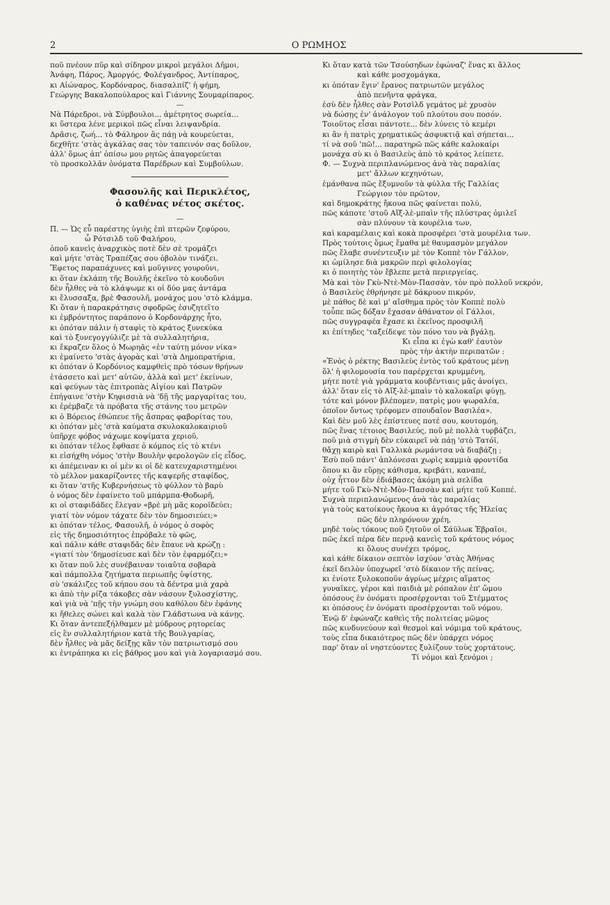2 Ο ΡΩΜΗΟΣ
ποῦ πνέουν πῦρ καὶ σίδηρον μικροὶ μεγάλοι Δῆμοι,
Ἀνάφη, Πάρος, Ἀμοργός, Φολέγανδρος, Ἀντίπαρος,
κι Αἰώναρος, Κορδόναρος, διασαλπίζ' ἡ φήμη,
Γεώργης Βακαλοπούλαρος καὶ Γιάννης Σουμαρίπαρος.
—
Νὰ Πάρεδροι, νὰ Σύμβουλοι... ἀμέτρητος σωρεία...
κι ὕστερα λένε μερικοὶ πῶς εἶναι λειψανδρία.
Δρᾶσις, ζωή... τὸ Φάληρον ἂς πάῃ νὰ κουρεύεται,
δεχθῆτε 'στὰς ἀγκάλας σας τὸν ταπεινόν σας δοῦλον,
ἀλλ' ὅμως ἀπ' ὀπίσω μου ρητῶς ἀπαγορεύεται
τὸ προσκολλᾶν ὀνόματα Παρέδρων καὶ Συμβούλων.
Φασουλῆς καὶ Περικλέτος,
ὁ καθένας νέτος σκέτος.
—
Π. — Ὡς εὖ παρέστης ὑγιὴς ἐπὶ πτερῶν ζεφύρου,
ὦ Ρότσιλδ τοῦ Φαλήρου,
ὁποῦ κανεὶς ἀναρχικὸς ποτὲ δὲν σὲ τρομάζει
καὶ μήτε 'στὰς Τραπέζας σου ὁβολὸν τινάζει.
Ἔφετος παραπάχυνες καὶ μοῦγινες γουροῦνι,
κι ὅταν ἐκλάπη τῆς Βουλῆς ἐκεῖνο τὸ κουδοῦνι
δὲν ἦλθες νὰ τὸ κλάψωμε κι οἱ δύο μας ἀντάμα
κι ἔλυσσαξα, βρὲ Φασουλῆ, μονάχος μου 'στὸ κλάμμα.
Κι ὅταν ἡ παρακράτησις σφοδρῶς ἐσυζητεῖτο
κι ἐμβρόντητος παράπονο ὁ Κορδονάρχης ἦτο,
κι ὁπόταν πάλιν ἡ σταφὶς τὸ κράτος ξυνεκύκα
καὶ τὸ ξυνεγογγύλιζε μὲ τὰ συλλαλητήρια,
κι ἔκραζεν ὅλος ὁ Μωρηᾶς «ἐν ταύτῃ μόνον νίκα»
κι ἐμαίνετο 'στὰς ἀγορὰς καὶ 'στὰ Δημοπρατήρια,
κι ὁπόταν ὁ Κορδόνιος καμφθεὶς πρὸ τόσων θρήνων
ἐτάσσετο καὶ μετ' αὐτῶν, ἀλλὰ καὶ μετ' ἐκείνων,
καὶ φεύγων τὰς ἐπιτροπὰς Αἰγίου καὶ Πατρῶν
ἐπήγαινε 'στὴν Κηφισσιὰ νὰ 'δῇ τῆς μαργαρίτας του,
κι ἐρέμβαζε τὰ πρόβατα τῆς στάνης του μετρῶν
κι ὁ Βόρειος ἐθώπευε τῆς ἄσπρας φαβορίτας του,
κι ὁπόταν μὲς 'στὰ καύματα σκυλοκαλοκαιριοῦ
ὑπῆρχε φόβος νάχωμε κοψίματα χεριοῦ,
κι ὁπόταν τέλος ἔφθασε ὁ κόμπος εἰς τὸ κτένι
κι εἰσήχθη νόμος 'στὴν Βουλὴν φερολογῶν εἰς εἶδος,
κι ἀπέμειναν κι οἱ μὲν κι οἱ δὲ κατευχαριστημένοι
τὸ μέλλον μακαρίζοντες τῆς καψερῆς σταφίδος,
κι ὅταν 'στῆς Κυβερνήσεως τὸ φύλλον τὸ βαρὺ
ὁ νόμος δὲν ἐφαίνετο τοῦ μπάρμπα-Θοδωρῆ,
κι οἱ σταφιδάδες ἔλεγαν «βρὲ μὴ μᾶς κοροϊδεύει;
γιατί τὸν νόμον τάχατε δὲν τὸν δημοσιεύει;»
κι ὁπόταν τέλος, Φασουλῆ, ὁ νόμος ὁ σοφὸς
εἰς τῆς δημοσιότητος ἐπρόβαλε τὸ φῶς,
καὶ πάλιν κάθε σταφιδᾶς δὲν ἔπαυε νὰ κρώζῃ :
«γιατί τὸν 'δημοσίευσε καὶ δὲν τὸν ἐφαρμόζει;»
κι ὅταν ποῦ λὲς συνέβαιναν τοιαῦτα σοβαρὰ
καὶ πάμπολλα ζητήματα περιωπῆς ὑψίστης,
σὺ 'σκάλιζες τοῦ κήπου σου τὰ δέντρα μιὰ χαρὰ
κι ἀπὸ τὴν ρίζα τάκοβες σὰν νάσουν ξυλοσχίστης,
καὶ γιὰ νὰ 'πῇς τὴν γνώμη σου καθόλου δὲν ἐφάνης
κι ἤθελες σώνει καὶ καλὰ τὸν Γλάδστωνα νὰ κάνῃς.
Κι ὅταν ἀντεπεξήλθαμεν μὲ μύδρους ρητορείας
εἰς ἓν συλλαλητήριον κατὰ τῆς Βουλγαρίας,
δὲν ἦλθες νὰ μᾶς δείξῃς κἂν τὸν πατριωτισμό σου
κι ἐντράπηκα κι εἰς βάθρος μου καὶ γιὰ λογαριασμό σου.
Κι ὅταν κατὰ τῶν Τσούσηδων ἐφώναζ' ἕνας κι ἄλλος
καὶ κάθε μοσχομάγκα,
κι ὁπόταν ἔγιν' ἔρανος πατριωτῶν μεγάλος
ἀπὸ πενῆντα φράγκα,
ἐσὺ δὲν ἦλθες σὰν Ροτσὶλδ γεμάτος μὲ χρυσὸν
νὰ δώσῃς ἐν' ἀνάλογον τοῦ πλούτου σου ποσόν.
Τοιοῦτος εἶσαι πάντοτε... δὲν λύνεις τὸ κεμέρι
κι ἂν ἡ πατρὶς χρηματικῶς ἀσφυκτιᾷ καὶ σήπεται...
τί νὰ σοῦ 'πῶ!... παρατηρῶ πῶς κάθε καλοκαίρι
μονάχα σὺ κι ὁ Βασιλεὺς ἀπὸ τὸ κράτος λείπετε.
Φ. — Συχνὰ περιπλανώμενος ἀνὰ τὰς παραλίας
μετ' ἄλλων κεχηνότων,
ἐμάνθανα πῶς ἔξυμνοῦν τὰ φύλλα τῆς Γαλλίας
Γεώργιον τὸν πρῶτον,
καὶ δημοκράτης ἤκουα πῶς φαίνεται πολύ,
πῶς κάποτε 'στοῦ Αἴξ-λὲ-μπαὶν τῆς πλύστρας ὁμιλεῖ
σὰν πλύνουν τὰ κουρέλια των,
καὶ καραμέλαις καὶ κοκὰ προσφέρει 'στὰ μουρέλια των.
Πρὸς τούτοις ὅμως ἔμαθα μὲ θαυμασμὸν μεγάλον
πῶς ἔλαβε συνέντευξιν μὲ τὸν Κοππὲ τὸν Γάλλον,
κι ὡμίλησε διὰ μακρῶν περὶ φιλολογίας
κι ὁ ποιητὴς τὸν ἔβλεπε μετὰ περιεργείας.
Μὰ καὶ τὸν Γκὺ-Ντὲ-Μὸν-Πασσὰν, τὸν πρὸ πολλοῦ νεκρόν,
ὁ Βασιλεὺς ἐθρήνησε μὲ δάκρυον πικρόν,
μὲ πάθος δὲ καὶ μ' αἴσθημα πρὸς τὸν Κοππὲ πολὺ
τοὖπε πῶς δόξαν ἔχασαν ἀθάνατον οἱ Γάλλοι,
πῶς συγγραφέα ἔχασε κι ἐκεῖνος προσφιλῆ
κι ἐπίτηδες 'ταξείδεψε τὸν πόνο του νὰ βγάλῃ.
Κι εἶπα κι ἐγὼ καθ' ἑαυτὸν
πρὸς τὴν ἀκτὴν περιπατῶν :
«Ἐνὸς ὁ ρέκτης Βασιλεὺς ἐντὸς τοῦ κράτους μένῃ
ὅλ' ἡ φιλομουσία του παρέρχεται κρυμμένη,
μήτε ποτὲ γιὰ γράμματα κουβέντιαις μᾶς ἀνοίγει,
ἀλλ' ὅταν εἰς τὸ Αἴξ-λὲ-μπαὶν τὸ καλοκαῖρι φύγῃ,
τότε καὶ μόνον βλέπομεν, πατρὶς μου ψωραλέα,
ὁποῖον ὄντως τρέφομεν σπουδαῖον Βασιλέα».
Καὶ δὲν μοῦ λὲς ἐπίστευες ποτέ σου, κουτομόη,
πῶς ἕνας τέτοιος Βασιλεύς, ποῦ μὲ πολλὰ τυρβάζει,
ποῦ μιὰ στιγμὴ δὲν εὐκαιρεῖ νὰ πάῃ 'στὸ Τατόϊ,
θἄχῃ καιρὸ καὶ Γαλλικὰ ρωμάντσα νὰ διαβάζῃ ;
Ἐσὺ ποῦ πάντ' ἀπλόνεσαι χωρὶς καμμιὰ φροντίδα
ὅπου κι ἂν εὕρῃς κάθισμα, κρεβάτι, καναπέ,
οὐχ ἧττον δὲν ἐδιάβασες ἀκόμη μιὰ σελίδα
μήτε τοῦ Γκὺ-Ντὲ-Μὸν-Πασσὰν καὶ μήτε τοῦ Κοππέ.
Συχνὰ περιπλανώμενος ἀνὰ τὰς παραλίας
γιὰ τοὺς κατοίκους ἤκουα κι ἀγρότας τῆς Ἠλείας
πῶς δὲν πληρόνουν χρέη,
μηδὲ τοὺς τόκους ποῦ ζητοῦν οἱ Σάϋλωκ Ἑβραῖοι,
πῶς ἐκεῖ πέρα δὲν περνᾷ κανεὶς τοῦ κράτους νόμος
κι ὅλους συνέχει τρόμος,
καὶ κάθε δίκαιον σεπτὸν ἰσχύον 'στὰς Ἀθήνας
ἐκεῖ δειλὸν ὑποχωρεῖ 'στὸ δίκαιον τῆς πείνας,
κι ἐνίοτε ξυλοκοποῦν ἀγρίως μέχρις αἵματος
γυναῖκες, γέροι καὶ παιδιὰ μὲ ρόπαλον ἐπ' ὤμου
ὁπόσους ἐν ὀνόματι προσέρχονται τοῦ Στέμματος
κι ὁπόσους ἐν ὀνόματι προσέρχονται τοῦ νόμου.
Ἐνῷ δ' ἐφώναζε καθεὶς τῆς πολιτείας μῶμος
πῶς κινδυνεύουν καὶ θεσμοὶ καὶ νόμιμα τοῦ κράτους,
τοὺς εἶπα δικαιότερος πῶς δὲν ὑπάρχει νόμος
παρ' ὅταν οἱ νηστεύοντες ξυλίζουν τοὺς χορτάτους.
Τί νόμοι καὶ ξενόμοι ;